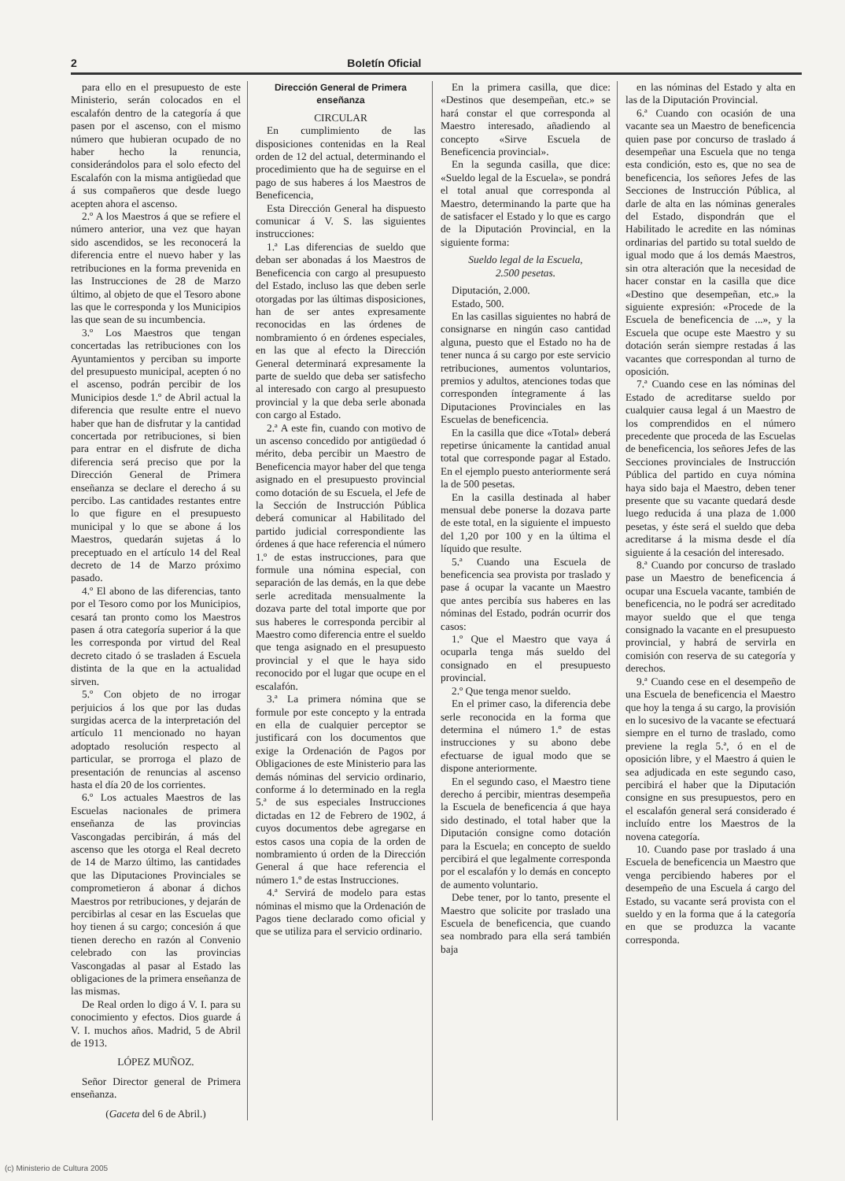2 Boletín Oficial
para ello en el presupuesto de este Ministerio, serán colocados en el escalafón dentro de la categoría á que pasen por el ascenso, con el mismo número que hubieran ocupado de no haber hecho la renuncia, considerándolos para el solo efecto del Escalafón con la misma antigüedad que á sus compañeros que desde luego acepten ahora el ascenso.
2.º A los Maestros á que se refiere el número anterior, una vez que hayan sido ascendidos, se les reconocerá la diferencia entre el nuevo haber y las retribuciones en la forma prevenida en las Instrucciones de 28 de Marzo último, al objeto de que el Tesoro abone las que le corresponda y los Municipios las que sean de su incumbencia.
3.º Los Maestros que tengan concertadas las retribuciones con los Ayuntamientos y perciban su importe del presupuesto municipal, acepten ó no el ascenso, podrán percibir de los Municipios desde 1.º de Abril actual la diferencia que resulte entre el nuevo haber que han de disfrutar y la cantidad concertada por retribuciones, si bien para entrar en el disfrute de dicha diferencia será preciso que por la Dirección General de Primera enseñanza se declare el derecho á su percibo. Las cantidades restantes entre lo que figure en el presupuesto municipal y lo que se abone á los Maestros, quedarán sujetas á lo preceptuado en el artículo 14 del Real decreto de 14 de Marzo próximo pasado.
4.º El abono de las diferencias, tanto por el Tesoro como por los Municipios, cesará tan pronto como los Maestros pasen á otra categoría superior á la que les corresponda por virtud del Real decreto citado ó se trasladen á Escuela distinta de la que en la actualidad sirven.
5.º Con objeto de no irrogar perjuicios á los que por las dudas surgidas acerca de la interpretación del artículo 11 mencionado no hayan adoptado resolución respecto al particular, se prorroga el plazo de presentación de renuncias al ascenso hasta el día 20 de los corrientes.
6.º Los actuales Maestros de las Escuelas nacionales de primera enseñanza de las provincias Vascongadas percibirán, á más del ascenso que les otorga el Real decreto de 14 de Marzo último, las cantidades que las Diputaciones Provinciales se comprometieron á abonar á dichos Maestros por retribuciones, y dejarán de percibirlas al cesar en las Escuelas que hoy tienen á su cargo; concesión á que tienen derecho en razón al Convenio celebrado con las provincias Vascongadas al pasar al Estado las obligaciones de la primera enseñanza de las mismas.
De Real orden lo digo á V. I. para su conocimiento y efectos. Dios guarde á V. I. muchos años. Madrid, 5 de Abril de 1913.
LÓPEZ MUÑOZ.
Señor Director general de Primera enseñanza.
(Gaceta del 6 de Abril.)
Dirección General de Primera enseñanza
CIRCULAR
En cumplimiento de las disposiciones contenidas en la Real orden de 12 del actual, determinando el procedimiento que ha de seguirse en el pago de sus haberes á los Maestros de Beneficencia,
Esta Dirección General ha dispuesto comunicar á V. S. las siguientes instrucciones:
1.ª Las diferencias de sueldo que deban ser abonadas á los Maestros de Beneficencia con cargo al presupuesto del Estado, incluso las que deben serle otorgadas por las últimas disposiciones, han de ser antes expresamente reconocidas en las órdenes de nombramiento ó en órdenes especiales, en las que al efecto la Dirección General determinará expresamente la parte de sueldo que deba ser satisfecho al interesado con cargo al presupuesto provincial y la que deba serle abonada con cargo al Estado.
2.ª A este fin, cuando con motivo de un ascenso concedido por antigüedad ó mérito, deba percibir un Maestro de Beneficencia mayor haber del que tenga asignado en el presupuesto provincial como dotación de su Escuela, el Jefe de la Sección de Instrucción Pública deberá comunicar al Habilitado del partido judicial correspondiente las órdenes á que hace referencia el número 1.º de estas instrucciones, para que formule una nómina especial, con separación de las demás, en la que debe serle acreditada mensualmente la dozava parte del total importe que por sus haberes le corresponda percibir al Maestro como diferencia entre el sueldo que tenga asignado en el presupuesto provincial y el que le haya sido reconocido por el lugar que ocupe en el escalafón.
3.ª La primera nómina que se formule por este concepto y la entrada en ella de cualquier perceptor se justificará con los documentos que exige la Ordenación de Pagos por Obligaciones de este Ministerio para las demás nóminas del servicio ordinario, conforme á lo determinado en la regla 5.ª de sus especiales Instrucciones dictadas en 12 de Febrero de 1902, á cuyos documentos debe agregarse en estos casos una copia de la orden de nombramiento ú orden de la Dirección General á que hace referencia el número 1.º de estas Instrucciones.
4.ª Servirá de modelo para estas nóminas el mismo que la Ordenación de Pagos tiene declarado como oficial y que se utiliza para el servicio ordinario.
En la primera casilla, que dice: «Destinos que desempeñan, etc.» se hará constar el que corresponda al Maestro interesado, añadiendo al concepto «Sirve Escuela de Beneficencia provincial».
En la segunda casilla, que dice: «Sueldo legal de la Escuela», se pondrá el total anual que corresponda al Maestro, determinando la parte que ha de satisfacer el Estado y lo que es cargo de la Diputación Provincial, en la siguiente forma:
Sueldo legal de la Escuela,
2.500 pesetas.
Diputación, 2.000.
Estado, 500.
En las casillas siguientes no habrá de consignarse en ningún caso cantidad alguna, puesto que el Estado no ha de tener nunca á su cargo por este servicio retribuciones, aumentos voluntarios, premios y adultos, atenciones todas que corresponden íntegramente á las Diputaciones Provinciales en las Escuelas de beneficencia.
En la casilla que dice «Total» deberá repetirse únicamente la cantidad anual total que corresponde pagar al Estado. En el ejemplo puesto anteriormente será la de 500 pesetas.
En la casilla destinada al haber mensual debe ponerse la dozava parte de este total, en la siguiente el impuesto del 1,20 por 100 y en la última el líquido que resulte.
5.ª Cuando una Escuela de beneficencia sea provista por traslado y pase á ocupar la vacante un Maestro que antes percibía sus haberes en las nóminas del Estado, podrán ocurrir dos casos:
1.º Que el Maestro que vaya á ocuparla tenga más sueldo del consignado en el presupuesto provincial.
2.º Que tenga menor sueldo.
En el primer caso, la diferencia debe serle reconocida en la forma que determina el número 1.º de estas instrucciones y su abono debe efectuarse de igual modo que se dispone anteriormente.
En el segundo caso, el Maestro tiene derecho á percibir, mientras desempeña la Escuela de beneficencia á que haya sido destinado, el total haber que la Diputación consigne como dotación para la Escuela; en concepto de sueldo percibirá el que legalmente corresponda por el escalafón y lo demás en concepto de aumento voluntario.
Debe tener, por lo tanto, presente el Maestro que solicite por traslado una Escuela de beneficencia, que cuando sea nombrado para ella será también baja
en las nóminas del Estado y alta en las de la Diputación Provincial.
6.ª Cuando con ocasión de una vacante sea un Maestro de beneficencia quien pase por concurso de traslado á desempeñar una Escuela que no tenga esta condición, esto es, que no sea de beneficencia, los señores Jefes de las Secciones de Instrucción Pública, al darle de alta en las nóminas generales del Estado, dispondrán que el Habilitado le acredite en las nóminas ordinarias del partido su total sueldo de igual modo que á los demás Maestros, sin otra alteración que la necesidad de hacer constar en la casilla que dice «Destino que desempeñan, etc.» la siguiente expresión: «Procede de la Escuela de beneficencia de ...», y la Escuela que ocupe este Maestro y su dotación serán siempre restadas á las vacantes que correspondan al turno de oposición.
7.ª Cuando cese en las nóminas del Estado de acreditarse sueldo por cualquier causa legal á un Maestro de los comprendidos en el número precedente que proceda de las Escuelas de beneficencia, los señores Jefes de las Secciones provinciales de Instrucción Pública del partido en cuya nómina haya sido baja el Maestro, deben tener presente que su vacante quedará desde luego reducida á una plaza de 1.000 pesetas, y éste será el sueldo que deba acreditarse á la misma desde el día siguiente á la cesación del interesado.
8.ª Cuando por concurso de traslado pase un Maestro de beneficencia á ocupar una Escuela vacante, también de beneficencia, no le podrá ser acreditado mayor sueldo que el que tenga consignado la vacante en el presupuesto provincial, y habrá de servirla en comisión con reserva de su categoría y derechos.
9.ª Cuando cese en el desempeño de una Escuela de beneficencia el Maestro que hoy la tenga á su cargo, la provisión en lo sucesivo de la vacante se efectuará siempre en el turno de traslado, como previene la regla 5.ª, ó en el de oposición libre, y el Maestro á quien le sea adjudicada en este segundo caso, percibirá el haber que la Diputación consigne en sus presupuestos, pero en el escalafón general será considerado é incluído entre los Maestros de la novena categoría.
10. Cuando pase por traslado á una Escuela de beneficencia un Maestro que venga percibiendo haberes por el desempeño de una Escuela á cargo del Estado, su vacante será provista con el sueldo y en la forma que á la categoría en que se produzca la vacante corresponda.
(c) Ministerio de Cultura 2005